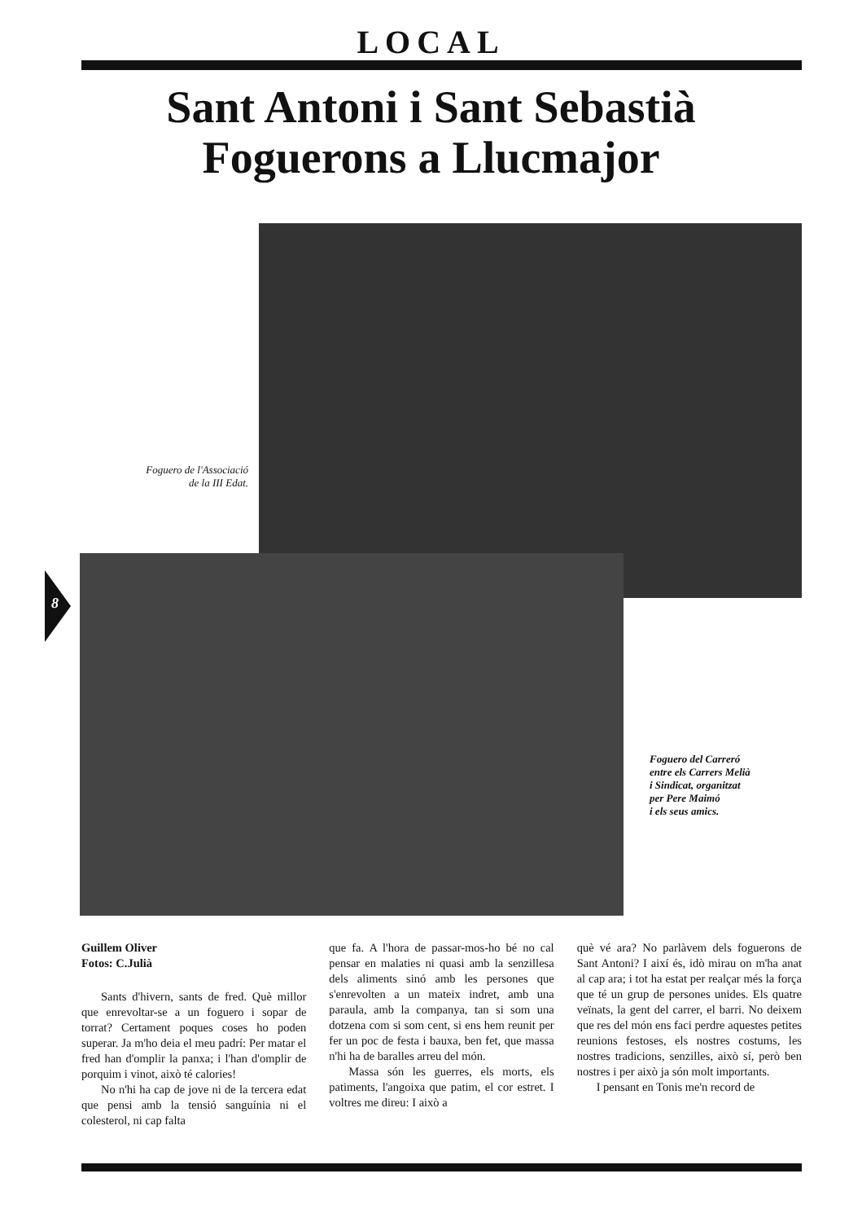LOCAL
Sant Antoni i Sant Sebastià
Foguerons a Llucmajor
Foguero de l'Associació
de la III Edat.
Foguero del Carreró
entre els Carrers Melià
i Sindicat, organitzat
per Pere Maimó
i els seus amics.
8
Guillem Oliver
Fotos: C.Julià
Sants d'hivern, sants de fred. Què millor que enrevoltar-se a un foguero i sopar de torrat? Certament poques coses ho poden superar. Ja m'ho deia el meu padrí: Per matar el fred han d'omplir la panxa; i l'han d'omplir de porquim i vinot, això té calories!
No n'hi ha cap de jove ni de la tercera edat que pensi amb la tensió sanguínia ni el colesterol, ni cap falta
que fa. A l'hora de passar-mos-ho bé no cal pensar en malaties ni quasi amb la senzillesa dels aliments sinó amb les persones que s'enrevolten a un mateix indret, amb una paraula, amb la companya, tan si som una dotzena com si som cent, si ens hem reunit per fer un poc de festa i bauxa, ben fet, que massa n'hi ha de baralles arreu del món.
Massa són les guerres, els morts, els patiments, l'angoixa que patim, el cor estret. I voltres me direu: I això a
què vé ara? No parlàvem dels foguerons de Sant Antoni? I així és, idò mirau on m'ha anat al cap ara; i tot ha estat per realçar més la força que té un grup de persones unides. Els quatre veïnats, la gent del carrer, el barri. No deixem que res del món ens faci perdre aquestes petites reunions festoses, els nostres costums, les nostres tradicions, senzilles, això sí, però ben nostres i per això ja són molt importants.
I pensant en Tonis me'n record de